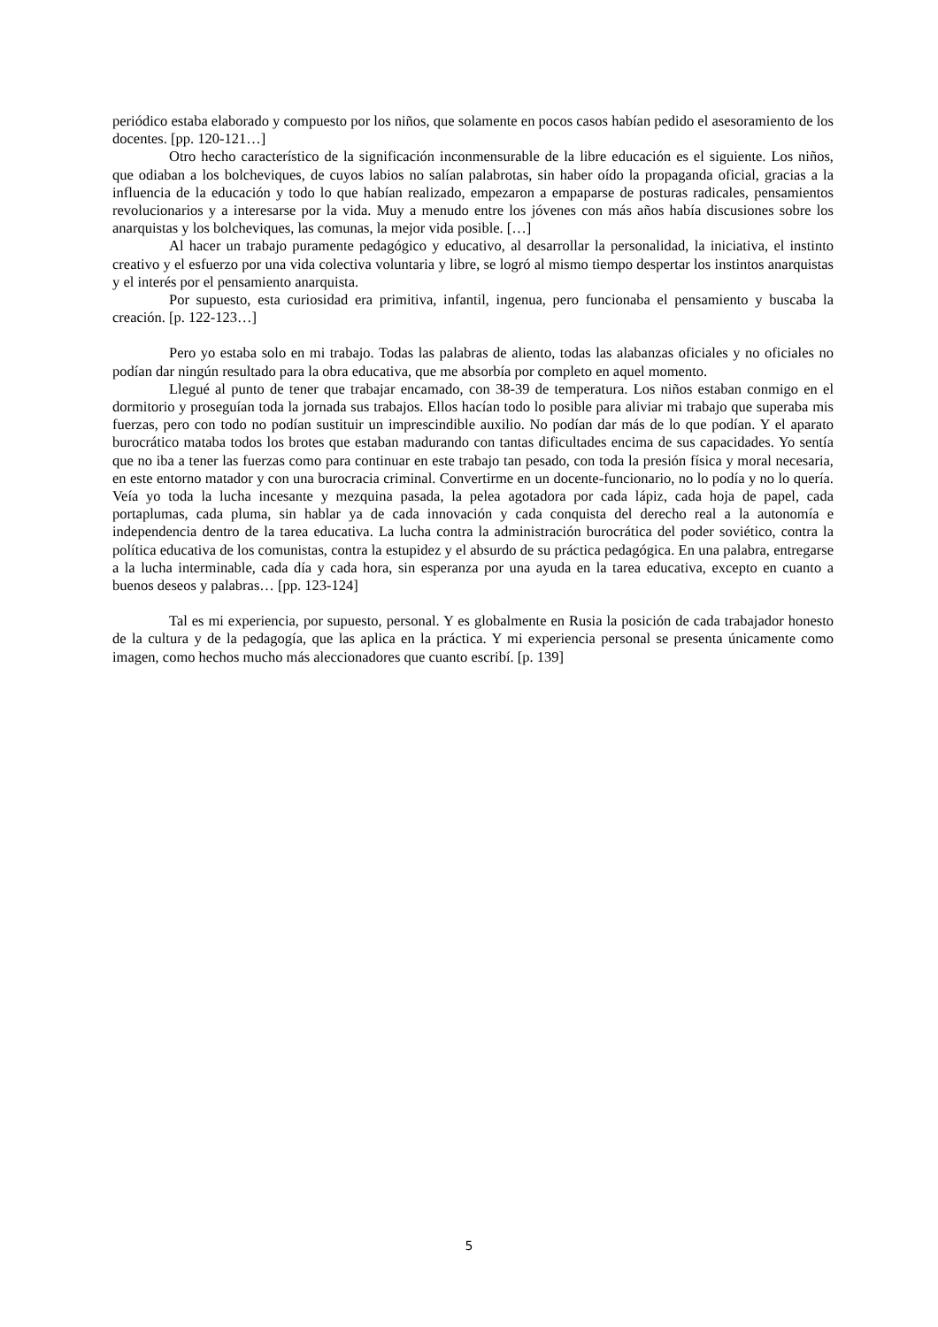periódico estaba elaborado y compuesto por los niños, que solamente en pocos casos habían pedido el asesoramiento de los docentes. [pp. 120-121…]
Otro hecho característico de la significación inconmensurable de la libre educación es el siguiente. Los niños, que odiaban a los bolcheviques, de cuyos labios no salían palabrotas, sin haber oído la propaganda oficial, gracias a la influencia de la educación y todo lo que habían realizado, empezaron a empaparse de posturas radicales, pensamientos revolucionarios y a interesarse por la vida. Muy a menudo entre los jóvenes con más años había discusiones sobre los anarquistas y los bolcheviques, las comunas, la mejor vida posible. […]
Al hacer un trabajo puramente pedagógico y educativo, al desarrollar la personalidad, la iniciativa, el instinto creativo y el esfuerzo por una vida colectiva voluntaria y libre, se logró al mismo tiempo despertar los instintos anarquistas y el interés por el pensamiento anarquista.
Por supuesto, esta curiosidad era primitiva, infantil, ingenua, pero funcionaba el pensamiento y buscaba la creación. [p. 122-123…]
Pero yo estaba solo en mi trabajo. Todas las palabras de aliento, todas las alabanzas oficiales y no oficiales no podían dar ningún resultado para la obra educativa, que me absorbía por completo en aquel momento.
Llegué al punto de tener que trabajar encamado, con 38-39 de temperatura. Los niños estaban conmigo en el dormitorio y proseguían toda la jornada sus trabajos. Ellos hacían todo lo posible para aliviar mi trabajo que superaba mis fuerzas, pero con todo no podían sustituir un imprescindible auxilio. No podían dar más de lo que podían. Y el aparato burocrático mataba todos los brotes que estaban madurando con tantas dificultades encima de sus capacidades. Yo sentía que no iba a tener las fuerzas como para continuar en este trabajo tan pesado, con toda la presión física y moral necesaria, en este entorno matador y con una burocracia criminal. Convertirme en un docente-funcionario, no lo podía y no lo quería. Veía yo toda la lucha incesante y mezquina pasada, la pelea agotadora por cada lápiz, cada hoja de papel, cada portaplumas, cada pluma, sin hablar ya de cada innovación y cada conquista del derecho real a la autonomía e independencia dentro de la tarea educativa. La lucha contra la administración burocrática del poder soviético, contra la política educativa de los comunistas, contra la estupidez y el absurdo de su práctica pedagógica. En una palabra, entregarse a la lucha interminable, cada día y cada hora, sin esperanza por una ayuda en la tarea educativa, excepto en cuanto a buenos deseos y palabras… [pp. 123-124]
Tal es mi experiencia, por supuesto, personal. Y es globalmente en Rusia la posición de cada trabajador honesto de la cultura y de la pedagogía, que las aplica en la práctica. Y mi experiencia personal se presenta únicamente como imagen, como hechos mucho más aleccionadores que cuanto escribí. [p. 139]
5